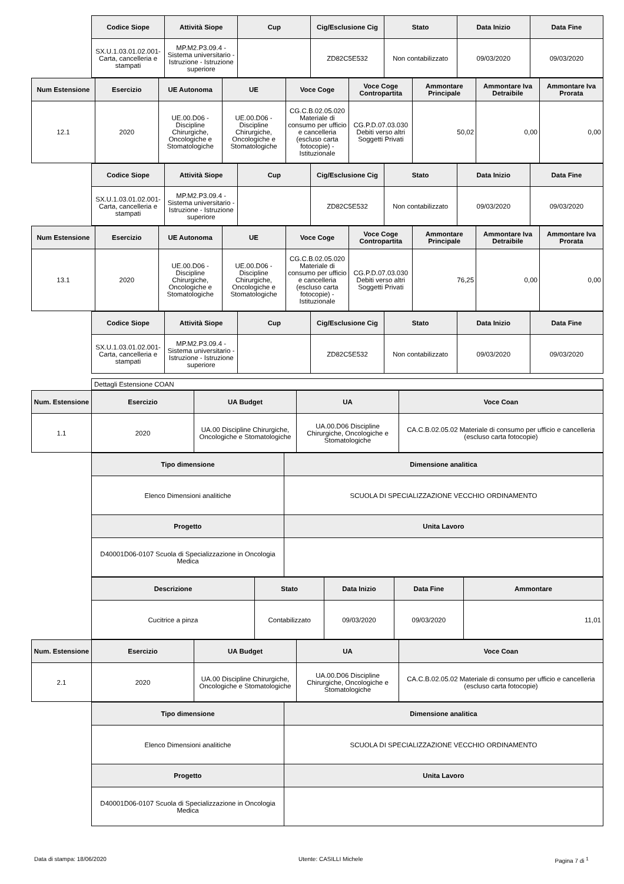| Codice Siope | Attività Siope | Cup | Cig/Esclusione Cig | Stato | Data Inizio | Data Fine |
| --- | --- | --- | --- | --- | --- | --- |
| SX.U.1.03.01.02.001-Carta, cancelleria e stampati | MP.M2.P3.09.4 - Sistema universitario - Istruzione - Istruzione superiore | | ZD82C5E532 | Non contabilizzato | 09/03/2020 | 09/03/2020 |
| Num Estensione | Esercizio | UE Autonoma | UE | Voce Coge | Voce Coge Contropartita | Ammontare Principale | Ammontare Iva Detraibile | Ammontare Iva Prorata |
| --- | --- | --- | --- | --- | --- | --- | --- | --- |
| 12.1 | 2020 | UE.00.D06 - Discipline Chirurgiche, Oncologiche e Stomatologiche | UE.00.D06 - Discipline Chirurgiche, Oncologiche e Stomatologiche | CG.C.B.02.05.020 Materiale di consumo per ufficio e cancelleria (escluso carta fotocopie) - Istituzionale | CG.P.D.07.03.030 Debiti verso altri Soggetti Privati | 50,02 | 0,00 | 0,00 |
| Codice Siope | Attività Siope | Cup | Cig/Esclusione Cig | Stato | Data Inizio | Data Fine |
| --- | --- | --- | --- | --- | --- | --- |
| SX.U.1.03.01.02.001-Carta, cancelleria e stampati | MP.M2.P3.09.4 - Sistema universitario - Istruzione - Istruzione superiore | | ZD82C5E532 | Non contabilizzato | 09/03/2020 | 09/03/2020 |
| Num Estensione | Esercizio | UE Autonoma | UE | Voce Coge | Voce Coge Contropartita | Ammontare Principale | Ammontare Iva Detraibile | Ammontare Iva Prorata |
| --- | --- | --- | --- | --- | --- | --- | --- | --- |
| 13.1 | 2020 | UE.00.D06 - Discipline Chirurgiche, Oncologiche e Stomatologiche | UE.00.D06 - Discipline Chirurgiche, Oncologiche e Stomatologiche | CG.C.B.02.05.020 Materiale di consumo per ufficio e cancelleria (escluso carta fotocopie) - Istituzionale | CG.P.D.07.03.030 Debiti verso altri Soggetti Privati | 76,25 | 0,00 | 0,00 |
| Codice Siope | Attività Siope | Cup | Cig/Esclusione Cig | Stato | Data Inizio | Data Fine |
| --- | --- | --- | --- | --- | --- | --- |
| SX.U.1.03.01.02.001-Carta, cancelleria e stampati | MP.M2.P3.09.4 - Sistema universitario - Istruzione - Istruzione superiore | | ZD82C5E532 | Non contabilizzato | 09/03/2020 | 09/03/2020 |
Dettagli Estensione COAN
| Num. Estensione | Esercizio | UA Budget | UA | Voce Coan |
| --- | --- | --- | --- | --- |
| 1.1 | 2020 | UA.00 Discipline Chirurgiche, Oncologiche e Stomatologiche | UA.00.D06 Discipline Chirurgiche, Oncologiche e Stomatologiche | CA.C.B.02.05.02 Materiale di consumo per ufficio e cancelleria (escluso carta fotocopie) |
| Tipo dimensione | Dimensione analitica |
| --- | --- |
| Elenco Dimensioni analitiche | SCUOLA DI SPECIALIZZAZIONE VECCHIO ORDINAMENTO |
| Progetto | Unita Lavoro |
| D40001D06-0107 Scuola di Specializzazione in Oncologia Medica | |
| Descrizione | Stato | Data Inizio | Data Fine | Ammontare |
| --- | --- | --- | --- | --- |
| Cucitrice a pinza | Contabilizzato | 09/03/2020 | 09/03/2020 | 11,01 |
| Num. Estensione | Esercizio | UA Budget | UA | Voce Coan |
| --- | --- | --- | --- | --- |
| 2.1 | 2020 | UA.00 Discipline Chirurgiche, Oncologiche e Stomatologiche | UA.00.D06 Discipline Chirurgiche, Oncologiche e Stomatologiche | CA.C.B.02.05.02 Materiale di consumo per ufficio e cancelleria (escluso carta fotocopie) |
| Tipo dimensione | Dimensione analitica |
| --- | --- |
| Elenco Dimensioni analitiche | SCUOLA DI SPECIALIZZAZIONE VECCHIO ORDINAMENTO |
| Progetto | Unita Lavoro |
| D40001D06-0107 Scuola di Specializzazione in Oncologia Medica | |
Data di stampa: 18/06/2020 Utente: CASILLI Michele Pagina 7 di <sup>1</sup>